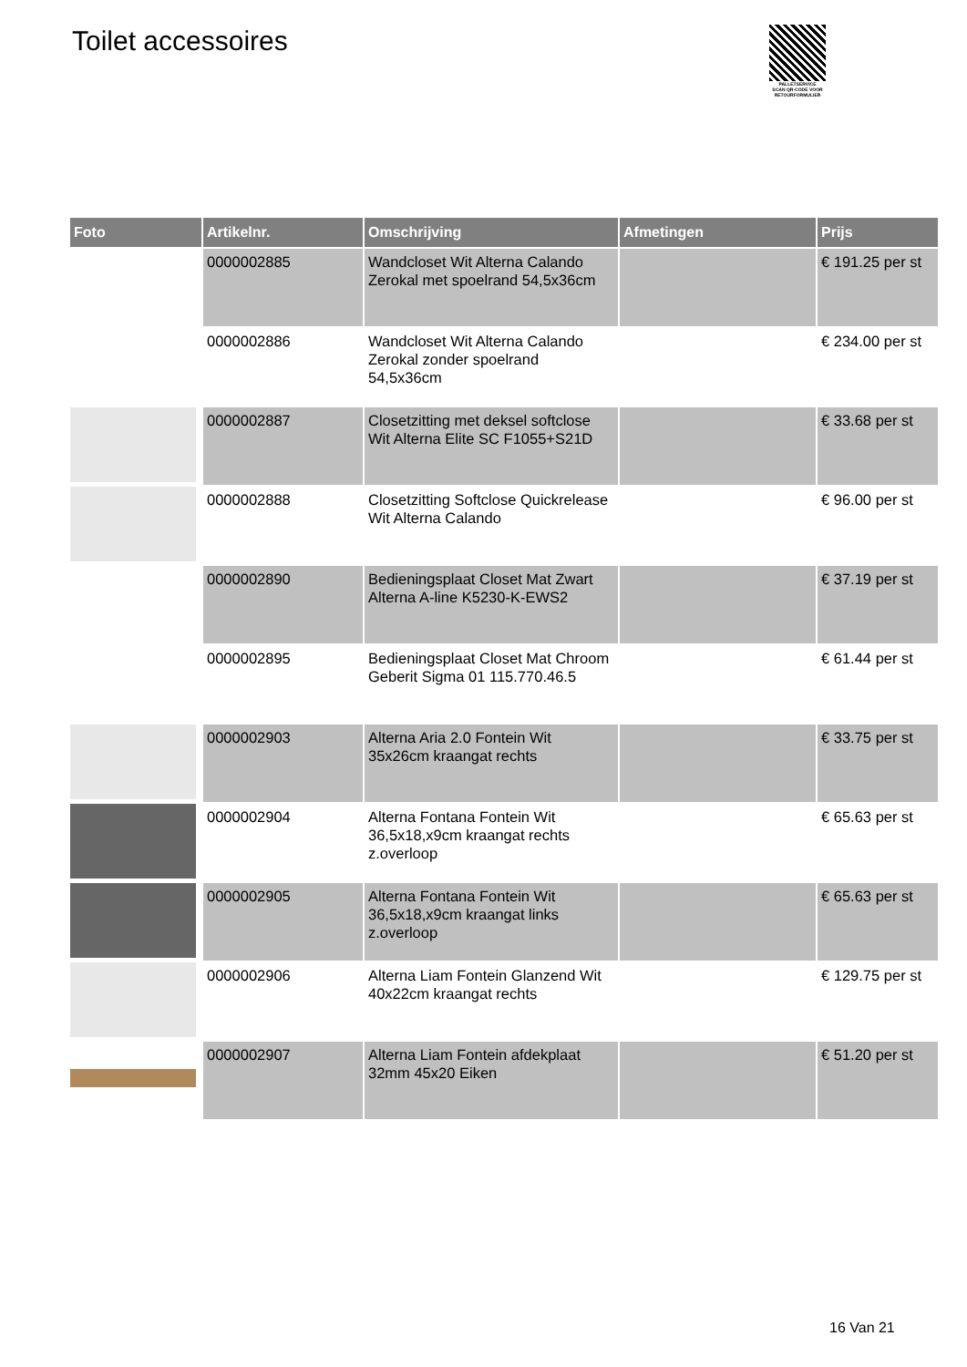Toilet accessoires
PALLETSERVICE
SCAN QR-CODE VOOR RETOURFORMULIER
| Foto | Artikelnr. | Omschrijving | Afmetingen | Prijs |
| --- | --- | --- | --- | --- |
| | 0000002885 | Wandcloset Wit Alterna Calando Zerokal met spoelrand 54,5x36cm | | € 191.25 per st |
| | 0000002886 | Wandcloset Wit Alterna Calando Zerokal zonder spoelrand 54,5x36cm | | € 234.00 per st |
| | 0000002887 | Closetzitting met deksel softclose Wit Alterna Elite SC F1055+S21D | | € 33.68 per st |
| | 0000002888 | Closetzitting Softclose Quickrelease Wit Alterna Calando | | € 96.00 per st |
| | 0000002890 | Bedieningsplaat Closet Mat Zwart Alterna A-line K5230-K-EWS2 | | € 37.19 per st |
| | 0000002895 | Bedieningsplaat Closet Mat Chroom Geberit Sigma 01 115.770.46.5 | | € 61.44 per st |
| | 0000002903 | Alterna Aria 2.0 Fontein Wit 35x26cm kraangat rechts | | € 33.75 per st |
| | 0000002904 | Alterna Fontana Fontein Wit 36,5x18,x9cm kraangat rechts z.overloop | | € 65.63 per st |
| | 0000002905 | Alterna Fontana Fontein Wit 36,5x18,x9cm kraangat links z.overloop | | € 65.63 per st |
| | 0000002906 | Alterna Liam Fontein Glanzend Wit 40x22cm kraangat rechts | | € 129.75 per st |
| | 0000002907 | Alterna Liam Fontein afdekplaat 32mm 45x20 Eiken | | € 51.20 per st |
16 Van 21